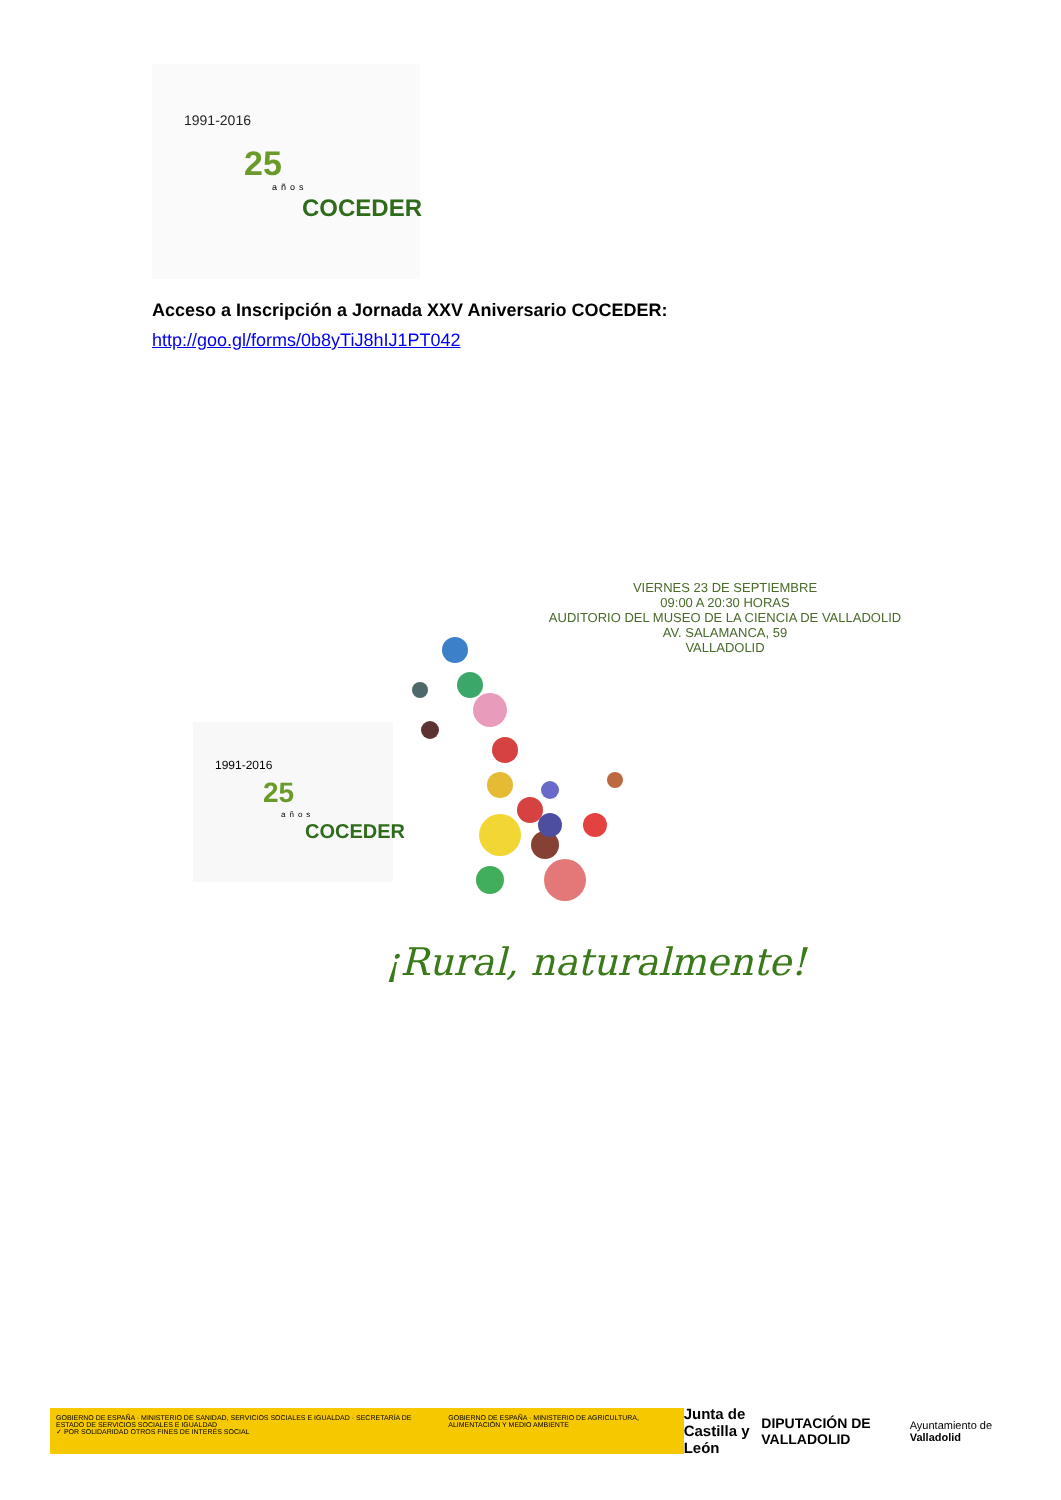1991-2016
25
años
COCEDER
Acceso a Inscripción a Jornada XXV Aniversario COCEDER:
http://goo.gl/forms/0b8yTiJ8hIJ1PT042
VIERNES 23 DE SEPTIEMBRE
09:00 A 20:30 HORAS
AUDITORIO DEL MUSEO DE LA CIENCIA DE VALLADOLID
AV. SALAMANCA, 59
VALLADOLID
1991-2016
25
años
COCEDER
¡Rural, naturalmente!
GOBIERNO DE ESPAÑA · MINISTERIO DE SANIDAD, SERVICIOS SOCIALES E IGUALDAD · SECRETARÍA DE ESTADO DE SERVICIOS SOCIALES E IGUALDAD
✓ POR SOLIDARIDAD OTROS FINES DE INTERÉS SOCIAL
GOBIERNO DE ESPAÑA · MINISTERIO DE AGRICULTURA, ALIMENTACIÓN Y MEDIO AMBIENTE
Junta de
Castilla y León
DIPUTACIÓN DE VALLADOLID
Ayuntamiento de Valladolid